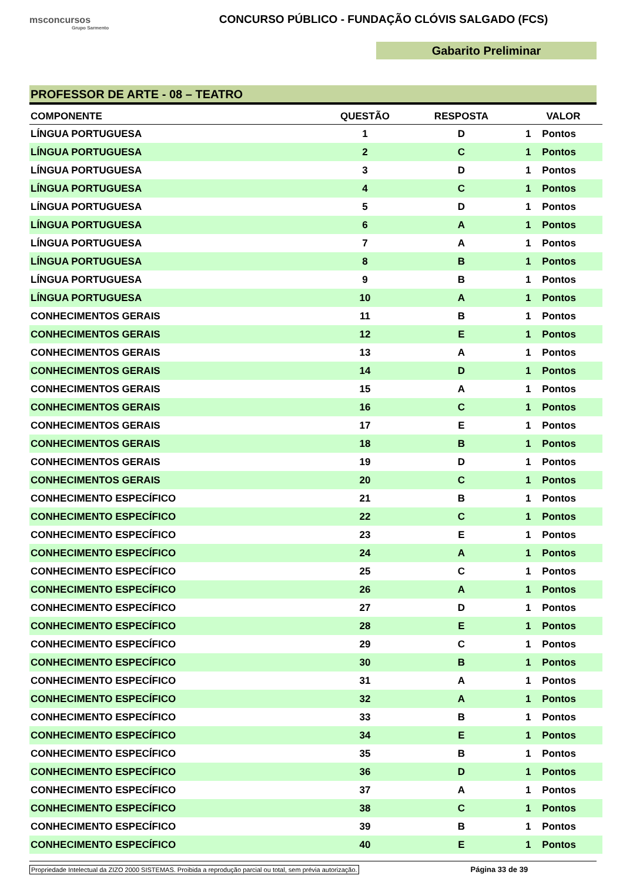msconcursos
Grupo Sarmento
CONCURSO PÚBLICO - FUNDAÇÃO CLÓVIS SALGADO (FCS)
Gabarito Preliminar
PROFESSOR DE ARTE - 08 – TEATRO
| COMPONENTE | QUESTÃO | RESPOSTA | VALOR |
| --- | --- | --- | --- |
| LÍNGUA PORTUGUESA | 1 | D | 1 Pontos |
| LÍNGUA PORTUGUESA | 2 | C | 1 Pontos |
| LÍNGUA PORTUGUESA | 3 | D | 1 Pontos |
| LÍNGUA PORTUGUESA | 4 | C | 1 Pontos |
| LÍNGUA PORTUGUESA | 5 | D | 1 Pontos |
| LÍNGUA PORTUGUESA | 6 | A | 1 Pontos |
| LÍNGUA PORTUGUESA | 7 | A | 1 Pontos |
| LÍNGUA PORTUGUESA | 8 | B | 1 Pontos |
| LÍNGUA PORTUGUESA | 9 | B | 1 Pontos |
| LÍNGUA PORTUGUESA | 10 | A | 1 Pontos |
| CONHECIMENTOS GERAIS | 11 | B | 1 Pontos |
| CONHECIMENTOS GERAIS | 12 | E | 1 Pontos |
| CONHECIMENTOS GERAIS | 13 | A | 1 Pontos |
| CONHECIMENTOS GERAIS | 14 | D | 1 Pontos |
| CONHECIMENTOS GERAIS | 15 | A | 1 Pontos |
| CONHECIMENTOS GERAIS | 16 | C | 1 Pontos |
| CONHECIMENTOS GERAIS | 17 | E | 1 Pontos |
| CONHECIMENTOS GERAIS | 18 | B | 1 Pontos |
| CONHECIMENTOS GERAIS | 19 | D | 1 Pontos |
| CONHECIMENTOS GERAIS | 20 | C | 1 Pontos |
| CONHECIMENTO ESPECÍFICO | 21 | B | 1 Pontos |
| CONHECIMENTO ESPECÍFICO | 22 | C | 1 Pontos |
| CONHECIMENTO ESPECÍFICO | 23 | E | 1 Pontos |
| CONHECIMENTO ESPECÍFICO | 24 | A | 1 Pontos |
| CONHECIMENTO ESPECÍFICO | 25 | C | 1 Pontos |
| CONHECIMENTO ESPECÍFICO | 26 | A | 1 Pontos |
| CONHECIMENTO ESPECÍFICO | 27 | D | 1 Pontos |
| CONHECIMENTO ESPECÍFICO | 28 | E | 1 Pontos |
| CONHECIMENTO ESPECÍFICO | 29 | C | 1 Pontos |
| CONHECIMENTO ESPECÍFICO | 30 | B | 1 Pontos |
| CONHECIMENTO ESPECÍFICO | 31 | A | 1 Pontos |
| CONHECIMENTO ESPECÍFICO | 32 | A | 1 Pontos |
| CONHECIMENTO ESPECÍFICO | 33 | B | 1 Pontos |
| CONHECIMENTO ESPECÍFICO | 34 | E | 1 Pontos |
| CONHECIMENTO ESPECÍFICO | 35 | B | 1 Pontos |
| CONHECIMENTO ESPECÍFICO | 36 | D | 1 Pontos |
| CONHECIMENTO ESPECÍFICO | 37 | A | 1 Pontos |
| CONHECIMENTO ESPECÍFICO | 38 | C | 1 Pontos |
| CONHECIMENTO ESPECÍFICO | 39 | B | 1 Pontos |
| CONHECIMENTO ESPECÍFICO | 40 | E | 1 Pontos |
Propriedade Intelectual da ZIZO 2000 SISTEMAS. Proibida a reprodução parcial ou total, sem prévia autorização. Página 33 de 39